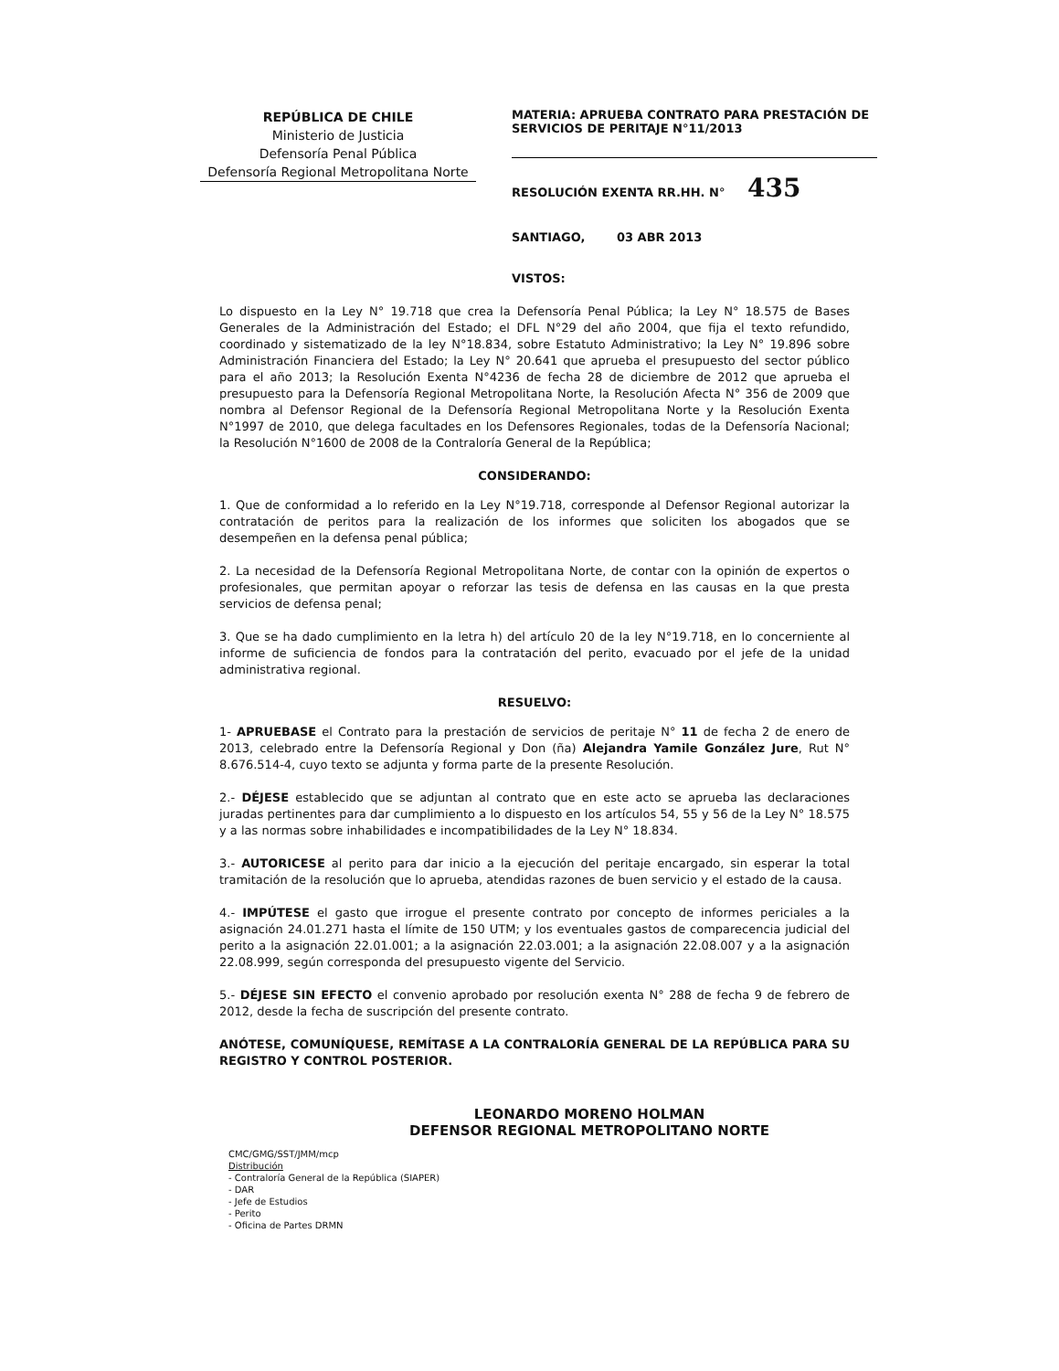REPÚBLICA DE CHILE
Ministerio de Justicia
Defensoría Penal Pública
Defensoría Regional Metropolitana Norte
MATERIA: APRUEBA CONTRATO PARA PRESTACIÓN DE SERVICIOS DE PERITAJE N°11/2013
RESOLUCIÓN EXENTA RR.HH. N° 435
SANTIAGO, 03 ABR 2013
VISTOS:
Lo dispuesto en la Ley N° 19.718 que crea la Defensoría Penal Pública; la Ley N° 18.575 de Bases Generales de la Administración del Estado; el DFL N°29 del año 2004, que fija el texto refundido, coordinado y sistematizado de la ley N°18.834, sobre Estatuto Administrativo; la Ley N° 19.896 sobre Administración Financiera del Estado; la Ley N° 20.641 que aprueba el presupuesto del sector público para el año 2013; la Resolución Exenta N°4236 de fecha 28 de diciembre de 2012 que aprueba el presupuesto para la Defensoría Regional Metropolitana Norte, la Resolución Afecta N° 356 de 2009 que nombra al Defensor Regional de la Defensoría Regional Metropolitana Norte y la Resolución Exenta N°1997 de 2010, que delega facultades en los Defensores Regionales, todas de la Defensoría Nacional; la Resolución N°1600 de 2008 de la Contraloría General de la República;
CONSIDERANDO:
1. Que de conformidad a lo referido en la Ley N°19.718, corresponde al Defensor Regional autorizar la contratación de peritos para la realización de los informes que soliciten los abogados que se desempeñen en la defensa penal pública;
2. La necesidad de la Defensoría Regional Metropolitana Norte, de contar con la opinión de expertos o profesionales, que permitan apoyar o reforzar las tesis de defensa en las causas en la que presta servicios de defensa penal;
3. Que se ha dado cumplimiento en la letra h) del artículo 20 de la ley N°19.718, en lo concerniente al informe de suficiencia de fondos para la contratación del perito, evacuado por el jefe de la unidad administrativa regional.
RESUELVO:
1- APRUEBASE el Contrato para la prestación de servicios de peritaje N° 11 de fecha 2 de enero de 2013, celebrado entre la Defensoría Regional y Don (ña) Alejandra Yamile González Jure, Rut N° 8.676.514-4, cuyo texto se adjunta y forma parte de la presente Resolución.
2.- DÉJESE establecido que se adjuntan al contrato que en este acto se aprueba las declaraciones juradas pertinentes para dar cumplimiento a lo dispuesto en los artículos 54, 55 y 56 de la Ley N° 18.575 y a las normas sobre inhabilidades e incompatibilidades de la Ley N° 18.834.
3.- AUTORICESE al perito para dar inicio a la ejecución del peritaje encargado, sin esperar la total tramitación de la resolución que lo aprueba, atendidas razones de buen servicio y el estado de la causa.
4.- IMPÚTESE el gasto que irrogue el presente contrato por concepto de informes periciales a la asignación 24.01.271 hasta el límite de 150 UTM; y los eventuales gastos de comparecencia judicial del perito a la asignación 22.01.001; a la asignación 22.03.001; a la asignación 22.08.007 y a la asignación 22.08.999, según corresponda del presupuesto vigente del Servicio.
5.- DÉJESE SIN EFECTO el convenio aprobado por resolución exenta N° 288 de fecha 9 de febrero de 2012, desde la fecha de suscripción del presente contrato.
ANÓTESE, COMUNÍQUESE, REMÍTASE A LA CONTRALORÍA GENERAL DE LA REPÚBLICA PARA SU REGISTRO Y CONTROL POSTERIOR.
LEONARDO MORENO HOLMAN
DEFENSOR REGIONAL METROPOLITANO NORTE
CMC/GMG/SST/JMM/mcp
Distribución
- Contraloría General de la República (SIAPER)
- DAR
- Jefe de Estudios
- Perito
- Oficina de Partes DRMN